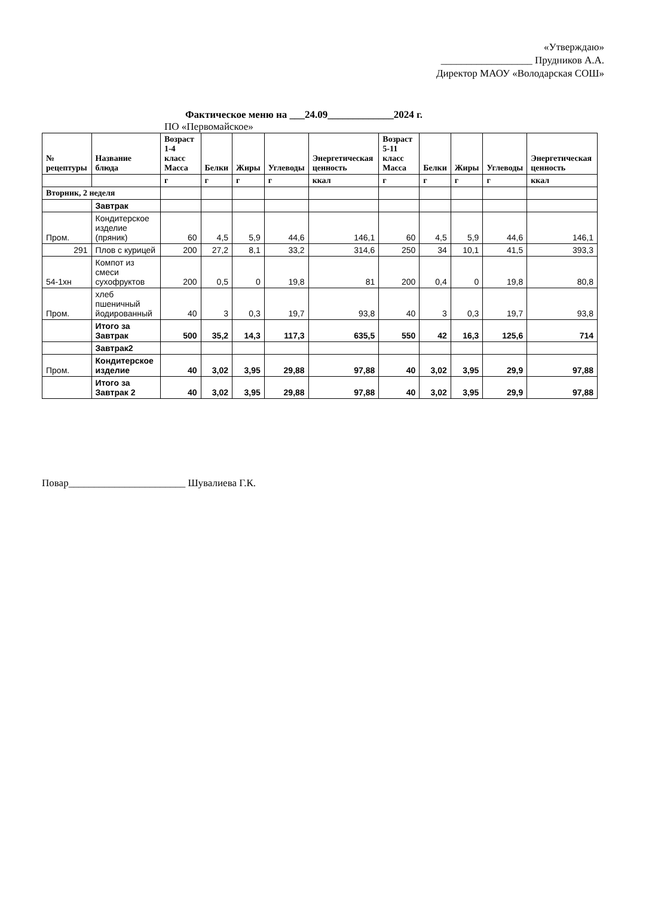«Утверждаю»
__________________ Прудников А.А.
Директор МАОУ «Володарская СОШ»
Фактическое меню на ___24.09_____________2024 г.
ПО «Первомайское»
| № рецептуры | Название блюда | Возраст 1-4 класс Масса | Белки | Жиры | Углеводы | Энергетическая ценность | Возраст 5-11 класс Масса | Белки | Жиры | Углеводы | Энергетическая ценность |
| --- | --- | --- | --- | --- | --- | --- | --- | --- | --- | --- | --- |
| | | г | г | г | г | ккал | г | г | г | г | ккал |
| Вторник, 2 неделя | | | | | | | | | | | |
| | Завтрак | | | | | | | | | | |
| Пром. | Кондитерское изделие (пряник) | 60 | 4,5 | 5,9 | 44,6 | 146,1 | 60 | 4,5 | 5,9 | 44,6 | 146,1 |
| 291 | Плов с курицей | 200 | 27,2 | 8,1 | 33,2 | 314,6 | 250 | 34 | 10,1 | 41,5 | 393,3 |
| 54-1хн | Компот из смеси сухофруктов | 200 | 0,5 | 0 | 19,8 | 81 | 200 | 0,4 | 0 | 19,8 | 80,8 |
| Пром. | хлеб пшеничный йодированный | 40 | 3 | 0,3 | 19,7 | 93,8 | 40 | 3 | 0,3 | 19,7 | 93,8 |
| | Итого за Завтрак | 500 | 35,2 | 14,3 | 117,3 | 635,5 | 550 | 42 | 16,3 | 125,6 | 714 |
| | Завтрак2 | | | | | | | | | | |
| Пром. | Кондитерское изделие | 40 | 3,02 | 3,95 | 29,88 | 97,88 | 40 | 3,02 | 3,95 | 29,9 | 97,88 |
| | Итого за Завтрак 2 | 40 | 3,02 | 3,95 | 29,88 | 97,88 | 40 | 3,02 | 3,95 | 29,9 | 97,88 |
Повар_______________________ Шувалиева Г.К.